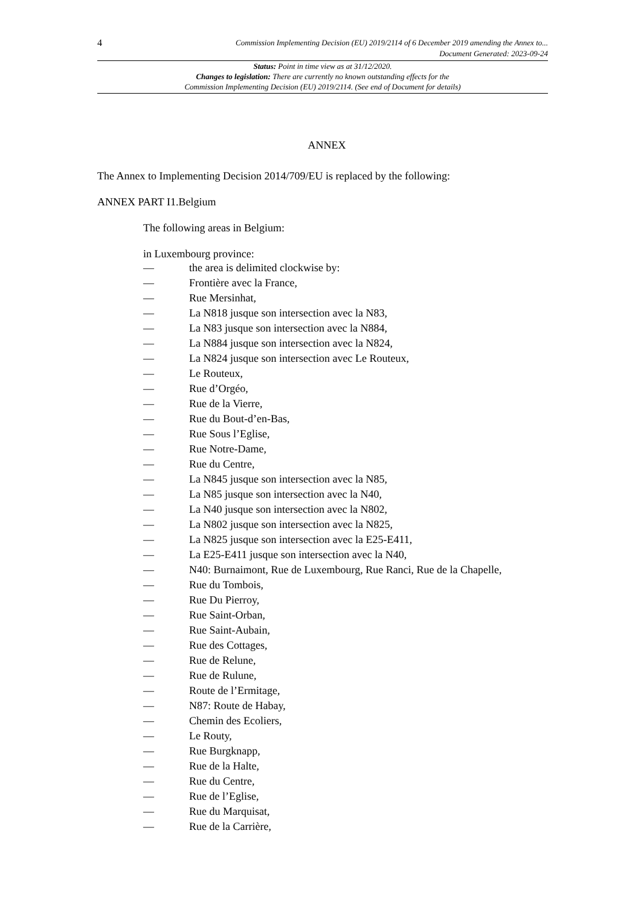4
Commission Implementing Decision (EU) 2019/2114 of 6 December 2019 amending the Annex to...
Document Generated: 2023-09-24
Status: Point in time view as at 31/12/2020.
Changes to legislation: There are currently no known outstanding effects for the
Commission Implementing Decision (EU) 2019/2114. (See end of Document for details)
ANNEX
The Annex to Implementing Decision 2014/709/EU is replaced by the following:
ANNEX PART I1.Belgium
The following areas in Belgium:
in Luxembourg province:
— the area is delimited clockwise by:
— Frontière avec la France,
— Rue Mersinhat,
— La N818 jusque son intersection avec la N83,
— La N83 jusque son intersection avec la N884,
— La N884 jusque son intersection avec la N824,
— La N824 jusque son intersection avec Le Routeux,
— Le Routeux,
— Rue d’Orgéo,
— Rue de la Vierre,
— Rue du Bout-d’en-Bas,
— Rue Sous l’Eglise,
— Rue Notre-Dame,
— Rue du Centre,
— La N845 jusque son intersection avec la N85,
— La N85 jusque son intersection avec la N40,
— La N40 jusque son intersection avec la N802,
— La N802 jusque son intersection avec la N825,
— La N825 jusque son intersection avec la E25-E411,
— La E25-E411 jusque son intersection avec la N40,
— N40: Burnaimont, Rue de Luxembourg, Rue Ranci, Rue de la Chapelle,
— Rue du Tombois,
— Rue Du Pierroy,
— Rue Saint-Orban,
— Rue Saint-Aubain,
— Rue des Cottages,
— Rue de Relune,
— Rue de Rulune,
— Route de l’Ermitage,
— N87: Route de Habay,
— Chemin des Ecoliers,
— Le Routy,
— Rue Burgknapp,
— Rue de la Halte,
— Rue du Centre,
— Rue de l’Eglise,
— Rue du Marquisat,
— Rue de la Carrière,